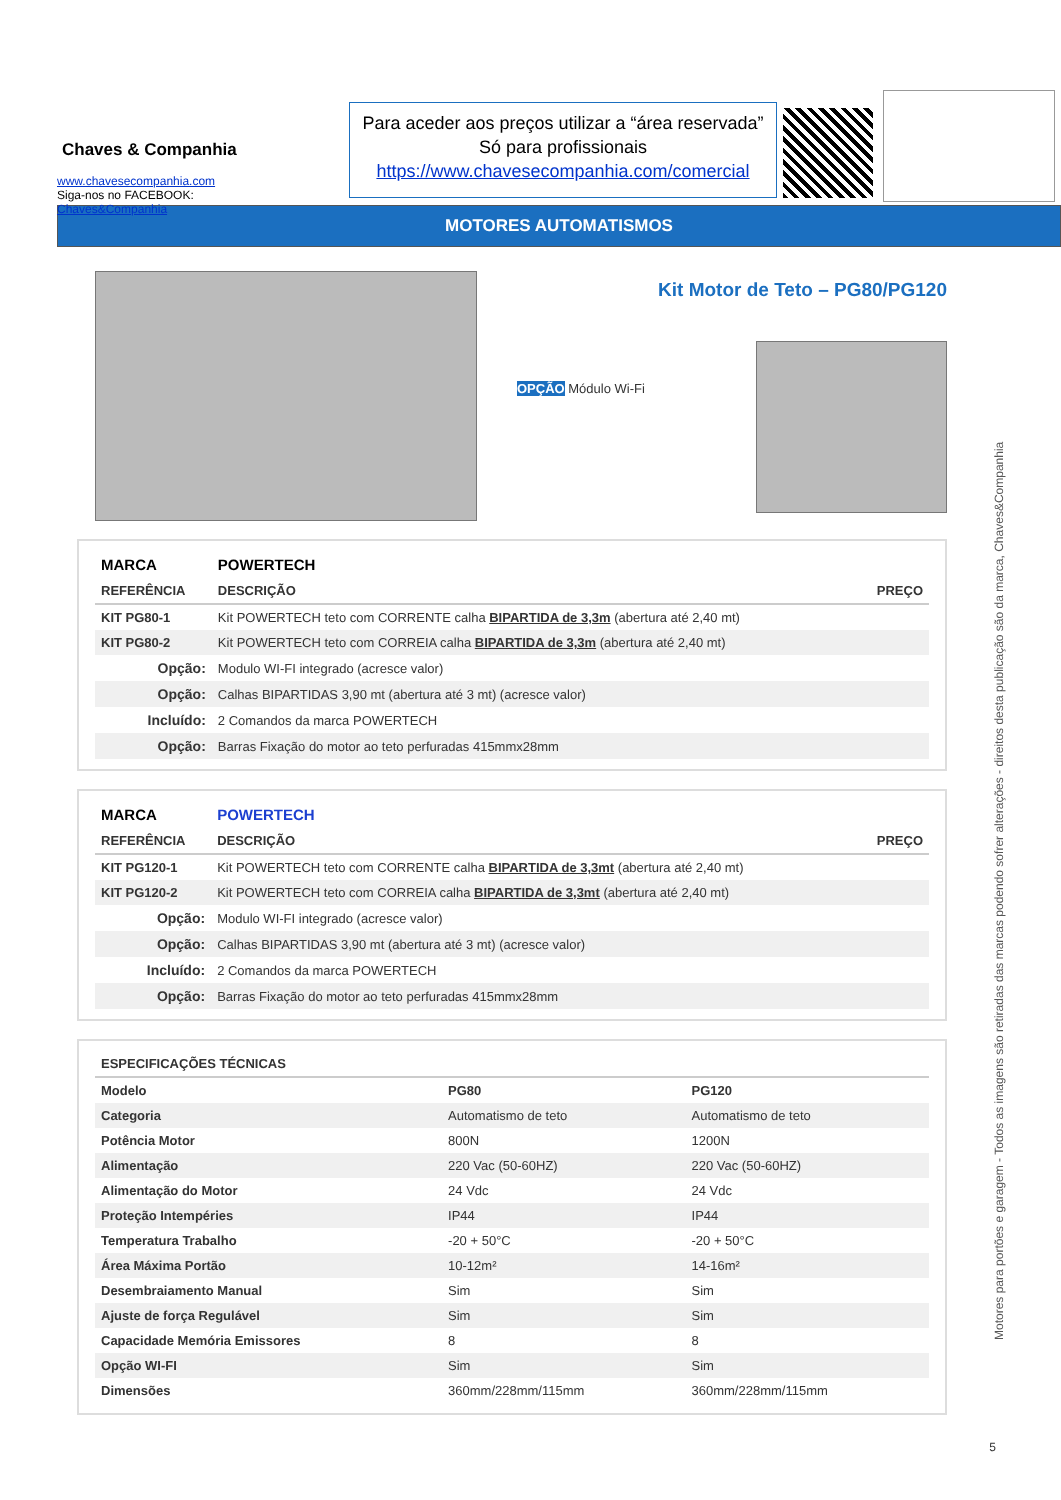Chaves & Companhia
www.chavesecompanhia.com
Siga-nos no FACEBOOK:
Chaves&Companhia
Para aceder aos preços utilizar a “área reservada”
Só para profissionais
https://www.chavesecompanhia.com/comercial
MOTORES AUTOMATISMOS
Kit Motor de Teto – PG80/PG120
OPÇÃO Módulo Wi-Fi
| MARCA | POWERTECH | |
| --- | --- | --- |
| REFERÊNCIA | DESCRIÇÃO | PREÇO |
| KIT PG80-1 | Kit POWERTECH teto com CORRENTE calha BIPARTIDA de 3,3m (abertura até 2,40 mt) | |
| KIT PG80-2 | Kit POWERTECH teto com CORREIA calha BIPARTIDA de 3,3m (abertura até 2,40 mt) | |
| Opção: | Modulo WI-FI integrado (acresce valor) | |
| Opção: | Calhas BIPARTIDAS 3,90 mt (abertura até 3 mt) (acresce valor) | |
| Incluído: | 2 Comandos da marca POWERTECH | |
| Opção: | Barras Fixação do motor ao teto perfuradas 415mmx28mm | |
| MARCA | POWERTECH | |
| --- | --- | --- |
| REFERÊNCIA | DESCRIÇÃO | PREÇO |
| KIT PG120-1 | Kit POWERTECH teto com CORRENTE calha BIPARTIDA de 3,3mt (abertura até 2,40 mt) | |
| KIT PG120-2 | Kit POWERTECH teto com CORREIA calha BIPARTIDA de 3,3mt (abertura até 2,40 mt) | |
| Opção: | Modulo WI-FI integrado (acresce valor) | |
| Opção: | Calhas BIPARTIDAS 3,90 mt (abertura até 3 mt) (acresce valor) | |
| Incluído: | 2 Comandos da marca POWERTECH | |
| Opção: | Barras Fixação do motor ao teto perfuradas 415mmx28mm | |
| ESPECIFICAÇÕES TÉCNICAS | | |
| --- | --- | --- |
| Modelo | PG80 | PG120 |
| Categoria | Automatismo de teto | Automatismo de teto |
| Potência Motor | 800N | 1200N |
| Alimentação | 220 Vac (50-60HZ) | 220 Vac (50-60HZ) |
| Alimentação do Motor | 24 Vdc | 24 Vdc |
| Proteção Intempéries | IP44 | IP44 |
| Temperatura Trabalho | -20 + 50°C | -20 + 50°C |
| Área Máxima Portão | 10-12m² | 14-16m² |
| Desembraiamento Manual | Sim | Sim |
| Ajuste de força Regulável | Sim | Sim |
| Capacidade Memória Emissores | 8 | 8 |
| Opção WI-FI | Sim | Sim |
| Dimensões | 360mm/228mm/115mm | 360mm/228mm/115mm |
Motores para portões e garagem - Todos as imagens são retiradas das marcas podendo sofrer alterações - direitos desta publicação são da marca, Chaves&Companhia
5